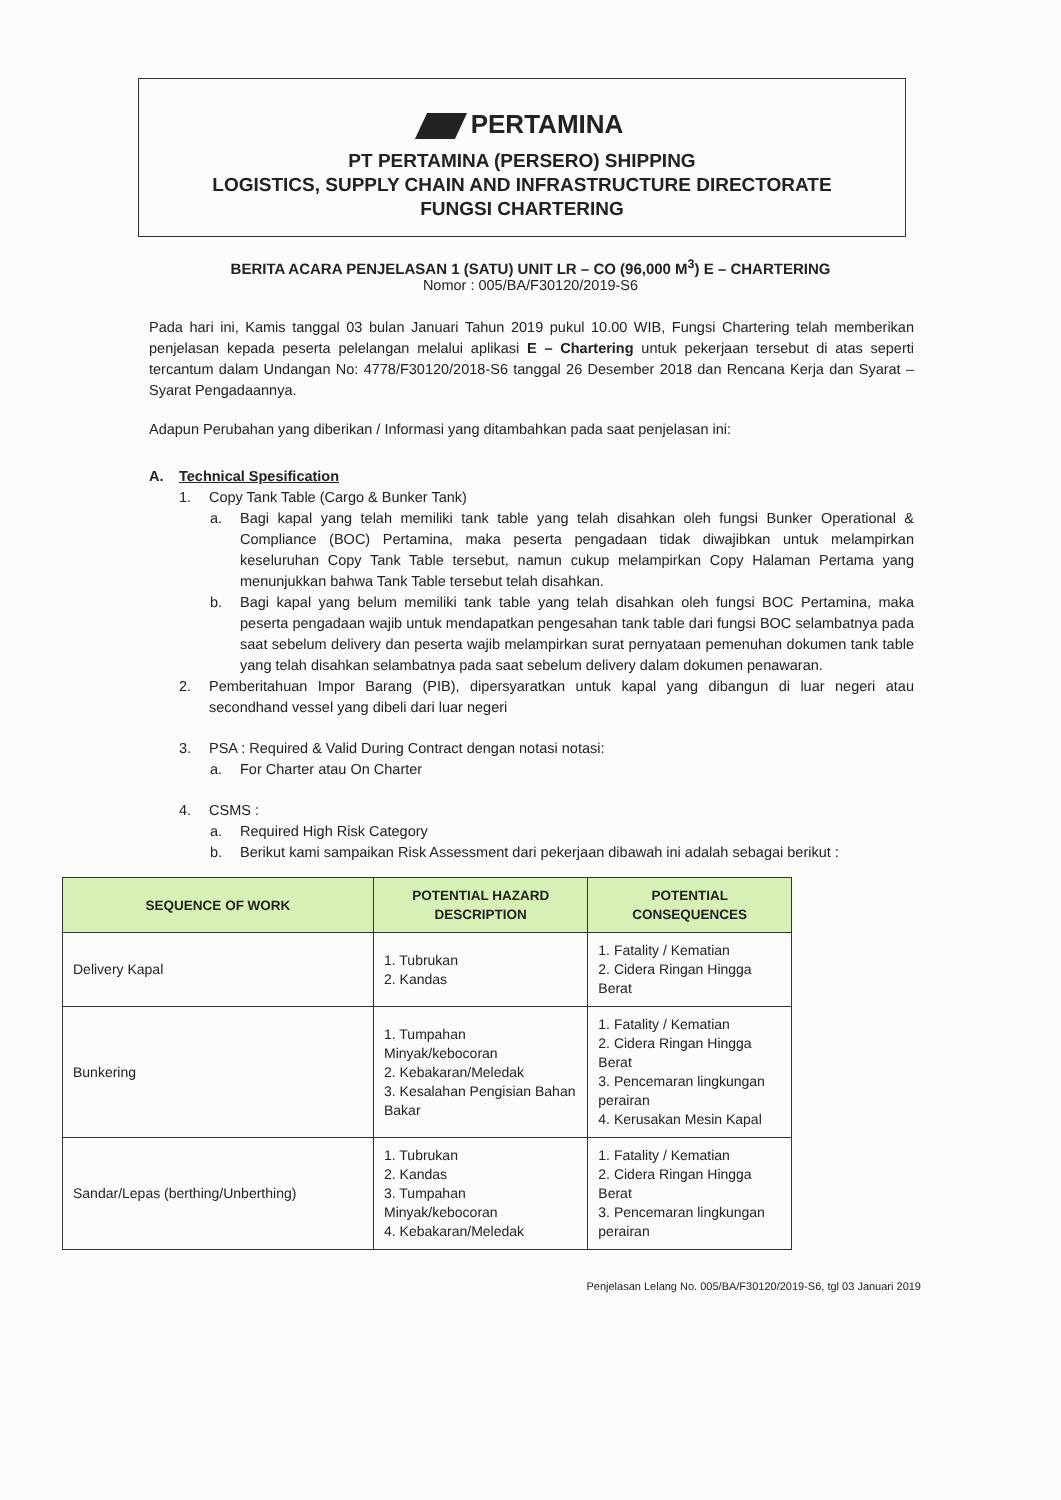PERTAMINA
PT PERTAMINA (PERSERO) SHIPPING
LOGISTICS, SUPPLY CHAIN AND INFRASTRUCTURE DIRECTORATE
FUNGSI CHARTERING
BERITA ACARA PENJELASAN 1 (SATU) UNIT LR – CO (96,000 M<sup>3</sup>) E – CHARTERING
Nomor : 005/BA/F30120/2019-S6
Pada hari ini, Kamis tanggal 03 bulan Januari Tahun 2019 pukul 10.00 WIB, Fungsi Chartering telah memberikan penjelasan kepada peserta pelelangan melalui aplikasi E – Chartering untuk pekerjaan tersebut di atas seperti tercantum dalam Undangan No: 4778/F30120/2018-S6 tanggal 26 Desember 2018 dan Rencana Kerja dan Syarat – Syarat Pengadaannya.
Adapun Perubahan yang diberikan / Informasi yang ditambahkan pada saat penjelasan ini:
A. Technical Spesification
1. Copy Tank Table (Cargo & Bunker Tank)
a. Bagi kapal yang telah memiliki tank table yang telah disahkan oleh fungsi Bunker Operational & Compliance (BOC) Pertamina, maka peserta pengadaan tidak diwajibkan untuk melampirkan keseluruhan Copy Tank Table tersebut, namun cukup melampirkan Copy Halaman Pertama yang menunjukkan bahwa Tank Table tersebut telah disahkan.
b. Bagi kapal yang belum memiliki tank table yang telah disahkan oleh fungsi BOC Pertamina, maka peserta pengadaan wajib untuk mendapatkan pengesahan tank table dari fungsi BOC selambatnya pada saat sebelum delivery dan peserta wajib melampirkan surat pernyataan pemenuhan dokumen tank table yang telah disahkan selambatnya pada saat sebelum delivery dalam dokumen penawaran.
2. Pemberitahuan Impor Barang (PIB), dipersyaratkan untuk kapal yang dibangun di luar negeri atau secondhand vessel yang dibeli dari luar negeri
3. PSA : Required & Valid During Contract dengan notasi notasi:
a. For Charter atau On Charter
4. CSMS :
a. Required High Risk Category
b. Berikut kami sampaikan Risk Assessment dari pekerjaan dibawah ini adalah sebagai berikut :
| SEQUENCE OF WORK | POTENTIAL HAZARD DESCRIPTION | POTENTIAL CONSEQUENCES |
| --- | --- | --- |
| Delivery Kapal | 1. Tubrukan 2. Kandas | 1. Fatality / Kematian 2. Cidera Ringan Hingga Berat |
| Bunkering | 1. Tumpahan Minyak/kebocoran 2. Kebakaran/Meledak 3. Kesalahan Pengisian Bahan Bakar | 1. Fatality / Kematian 2. Cidera Ringan Hingga Berat 3. Pencemaran lingkungan perairan 4. Kerusakan Mesin Kapal |
| Sandar/Lepas (berthing/Unberthing) | 1. Tubrukan 2. Kandas 3. Tumpahan Minyak/kebocoran 4. Kebakaran/Meledak | 1. Fatality / Kematian 2. Cidera Ringan Hingga Berat 3. Pencemaran lingkungan perairan |
Penjelasan Lelang No. 005/BA/F30120/2019-S6, tgl 03 Januari 2019